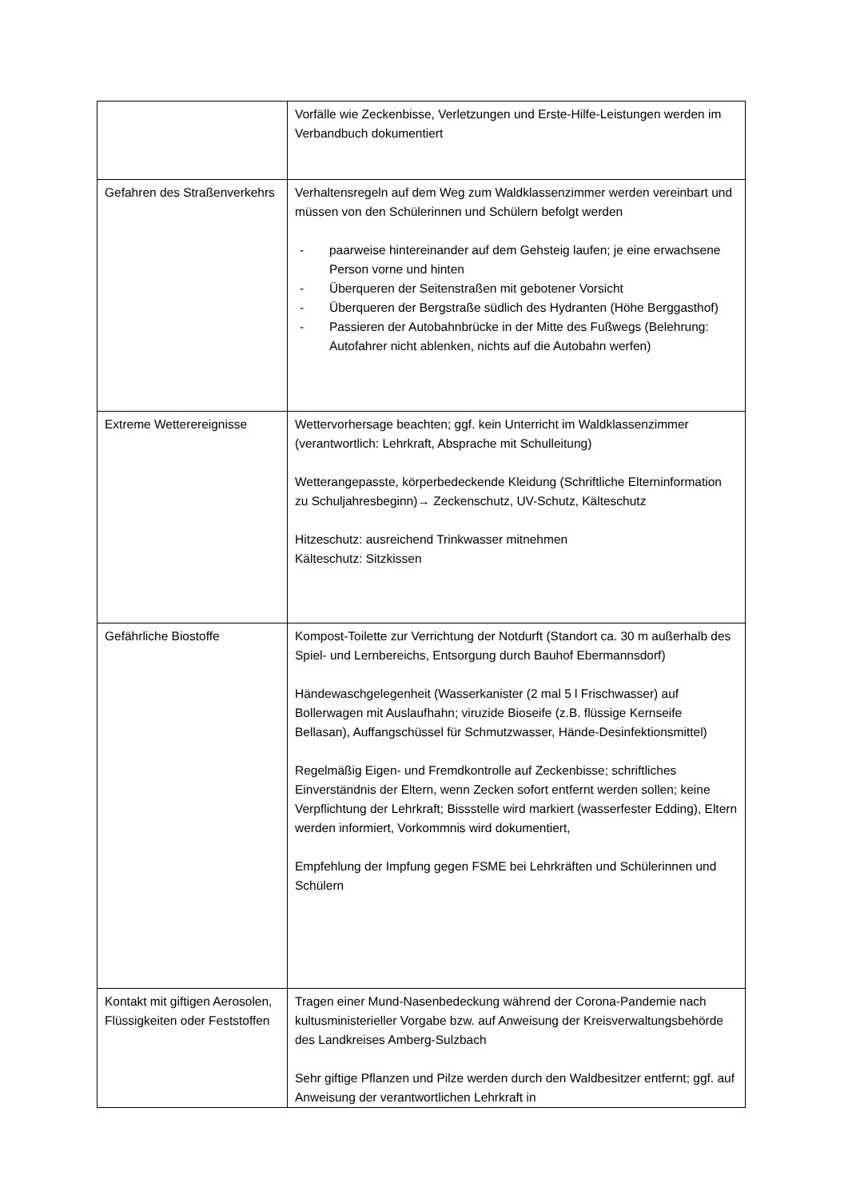| | Vorfälle wie Zeckenbisse, Verletzungen und Erste-Hilfe-Leistungen werden im Verbandbuch dokumentiert |
| Gefahren des Straßenverkehrs | Verhaltensregeln auf dem Weg zum Waldklassenzimmer werden vereinbart und müssen von den Schülerinnen und Schülern befolgt werden - paarweise hintereinander auf dem Gehsteig laufen; je eine erwachsene Person vorne und hinten - Überqueren der Seitenstraßen mit gebotener Vorsicht - Überqueren der Bergstraße südlich des Hydranten (Höhe Berggasthof) - Passieren der Autobahnbrücke in der Mitte des Fußwegs (Belehrung: Autofahrer nicht ablenken, nichts auf die Autobahn werfen) |
| Extreme Wetterereignisse | Wettervorhersage beachten; ggf. kein Unterricht im Waldklassenzimmer (verantwortlich: Lehrkraft, Absprache mit Schulleitung) Wetterangepasste, körperbedeckende Kleidung (Schriftliche Elterninformation zu Schuljahresbeginn)→ Zeckenschutz, UV-Schutz, Kälteschutz Hitzeschutz: ausreichend Trinkwasser mitnehmen Kälteschutz: Sitzkissen |
| Gefährliche Biostoffe | Kompost-Toilette zur Verrichtung der Notdurft (Standort ca. 30 m außerhalb des Spiel- und Lernbereichs, Entsorgung durch Bauhof Ebermannsdorf) Händewaschgelegenheit (Wasserkanister (2 mal 5 l Frischwasser) auf Bollerwagen mit Auslaufhahn; viruzide Bioseife (z.B. flüssige Kernseife Bellasan), Auffangschüssel für Schmutzwasser, Hände-Desinfektionsmittel) Regelmäßig Eigen- und Fremdkontrolle auf Zeckenbisse; schriftliches Einverständnis der Eltern, wenn Zecken sofort entfernt werden sollen; keine Verpflichtung der Lehrkraft; Bissstelle wird markiert (wasserfester Edding), Eltern werden informiert, Vorkommnis wird dokumentiert, Empfehlung der Impfung gegen FSME bei Lehrkräften und Schülerinnen und Schülern |
| Kontakt mit giftigen Aerosolen, Flüssigkeiten oder Feststoffen | Tragen einer Mund-Nasenbedeckung während der Corona-Pandemie nach kultusministerieller Vorgabe bzw. auf Anweisung der Kreisverwaltungsbehörde des Landkreises Amberg-Sulzbach Sehr giftige Pflanzen und Pilze werden durch den Waldbesitzer entfernt; ggf. auf Anweisung der verantwortlichen Lehrkraft in |